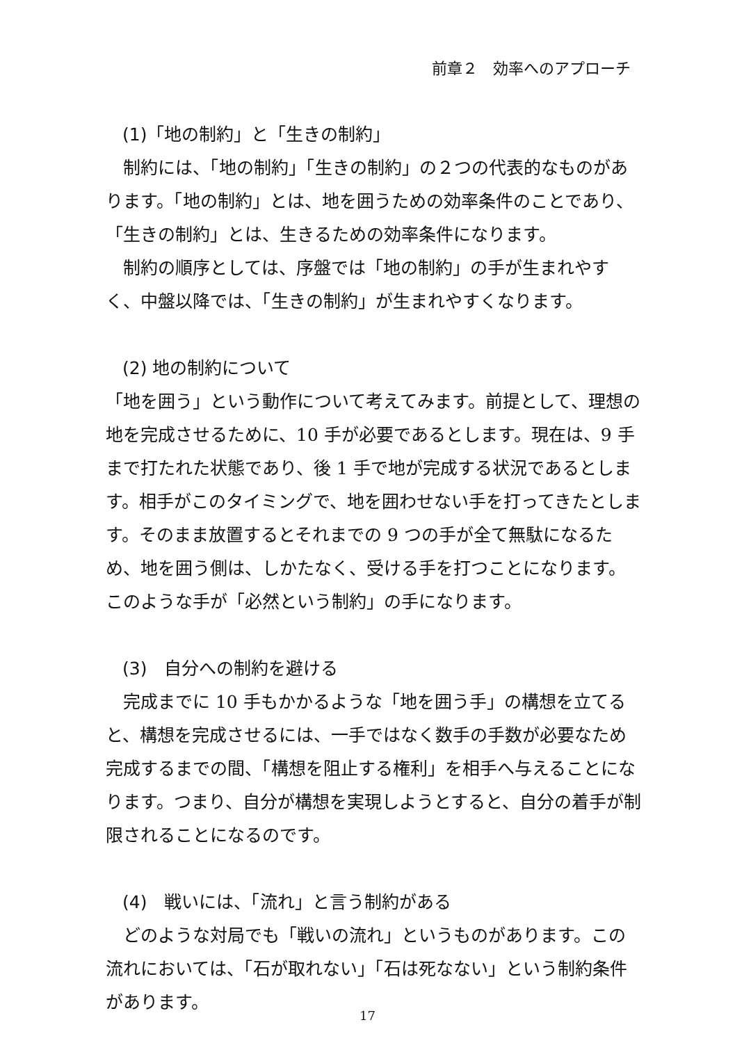前章２　効率へのアプローチ
(1)「地の制約」と「生きの制約」
制約には、「地の制約」「生きの制約」の２つの代表的なものがあります。「地の制約」とは、地を囲うための効率条件のことであり、「生きの制約」とは、生きるための効率条件になります。
制約の順序としては、序盤では「地の制約」の手が生まれやすく、中盤以降では、「生きの制約」が生まれやすくなります。
(2) 地の制約について
「地を囲う」という動作について考えてみます。前提として、理想の地を完成させるために、10 手が必要であるとします。現在は、9 手まで打たれた状態であり、後 1 手で地が完成する状況であるとします。相手がこのタイミングで、地を囲わせない手を打ってきたとします。そのまま放置するとそれまでの 9 つの手が全て無駄になるため、地を囲う側は、しかたなく、受ける手を打つことになります。このような手が「必然という制約」の手になります。
(3)　自分への制約を避ける
完成までに 10 手もかかるような「地を囲う手」の構想を立てると、構想を完成させるには、一手ではなく数手の手数が必要なため完成するまでの間、「構想を阻止する権利」を相手へ与えることになります。つまり、自分が構想を実現しようとすると、自分の着手が制限されることになるのです。
(4)　戦いには、「流れ」と言う制約がある
どのような対局でも「戦いの流れ」というものがあります。この流れにおいては、「石が取れない」「石は死なない」という制約条件があります。
17